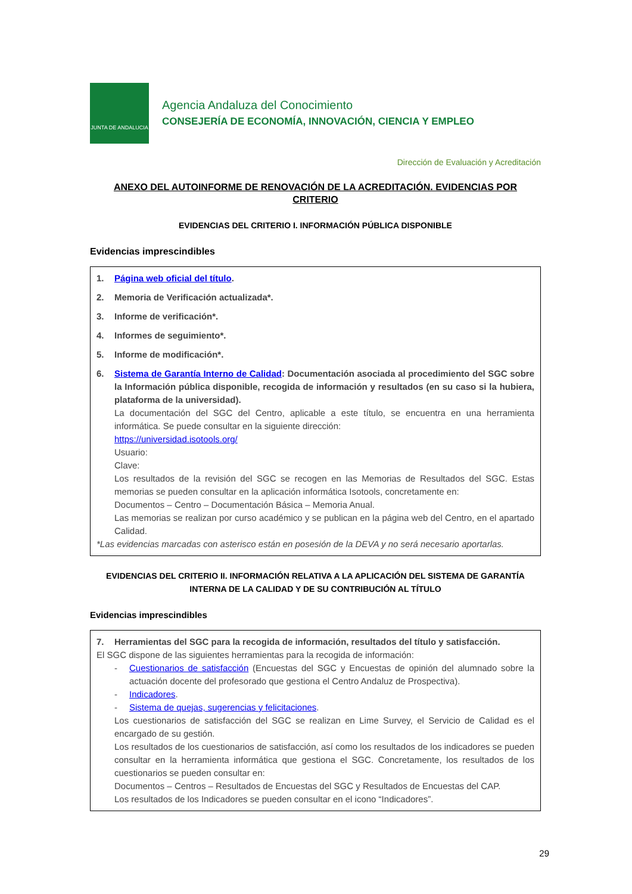JUNTA DE ANDALUCIA
Agencia Andaluza del Conocimiento
CONSEJERÍA DE ECONOMÍA, INNOVACIÓN, CIENCIA Y EMPLEO
Dirección de Evaluación y Acreditación
ANEXO DEL AUTOINFORME DE RENOVACIÓN DE LA ACREDITACIÓN. EVIDENCIAS POR CRITERIO
EVIDENCIAS DEL CRITERIO I. INFORMACIÓN PÚBLICA DISPONIBLE
Evidencias imprescindibles
1. Página web oficial del título.
2. Memoria de Verificación actualizada*.
3. Informe de verificación*.
4. Informes de seguimiento*.
5. Informe de modificación*.
6. Sistema de Garantía Interno de Calidad: Documentación asociada al procedimiento del SGC sobre la Información pública disponible, recogida de información y resultados (en su caso si la hubiera, plataforma de la universidad).
La documentación del SGC del Centro, aplicable a este título, se encuentra en una herramienta informática. Se puede consultar en la siguiente dirección:
https://universidad.isotools.org/
Usuario:
Clave:
Los resultados de la revisión del SGC se recogen en las Memorias de Resultados del SGC. Estas memorias se pueden consultar en la aplicación informática Isotools, concretamente en:
Documentos – Centro – Documentación Básica – Memoria Anual.
Las memorias se realizan por curso académico y se publican en la página web del Centro, en el apartado Calidad.
*Las evidencias marcadas con asterisco están en posesión de la DEVA y no será necesario aportarlas.
EVIDENCIAS DEL CRITERIO II. INFORMACIÓN RELATIVA A LA APLICACIÓN DEL SISTEMA DE GARANTÍA INTERNA DE LA CALIDAD Y DE SU CONTRIBUCIÓN AL TÍTULO
Evidencias imprescindibles
7. Herramientas del SGC para la recogida de información, resultados del título y satisfacción.
El SGC dispone de las siguientes herramientas para la recogida de información:
- Cuestionarios de satisfacción (Encuestas del SGC y Encuestas de opinión del alumnado sobre la actuación docente del profesorado que gestiona el Centro Andaluz de Prospectiva).
- Indicadores.
- Sistema de quejas, sugerencias y felicitaciones.
Los cuestionarios de satisfacción del SGC se realizan en Lime Survey, el Servicio de Calidad es el encargado de su gestión.
Los resultados de los cuestionarios de satisfacción, así como los resultados de los indicadores se pueden consultar en la herramienta informática que gestiona el SGC. Concretamente, los resultados de los cuestionarios se pueden consultar en:
Documentos – Centros – Resultados de Encuestas del SGC y Resultados de Encuestas del CAP.
Los resultados de los Indicadores se pueden consultar en el icono “Indicadores”.
29